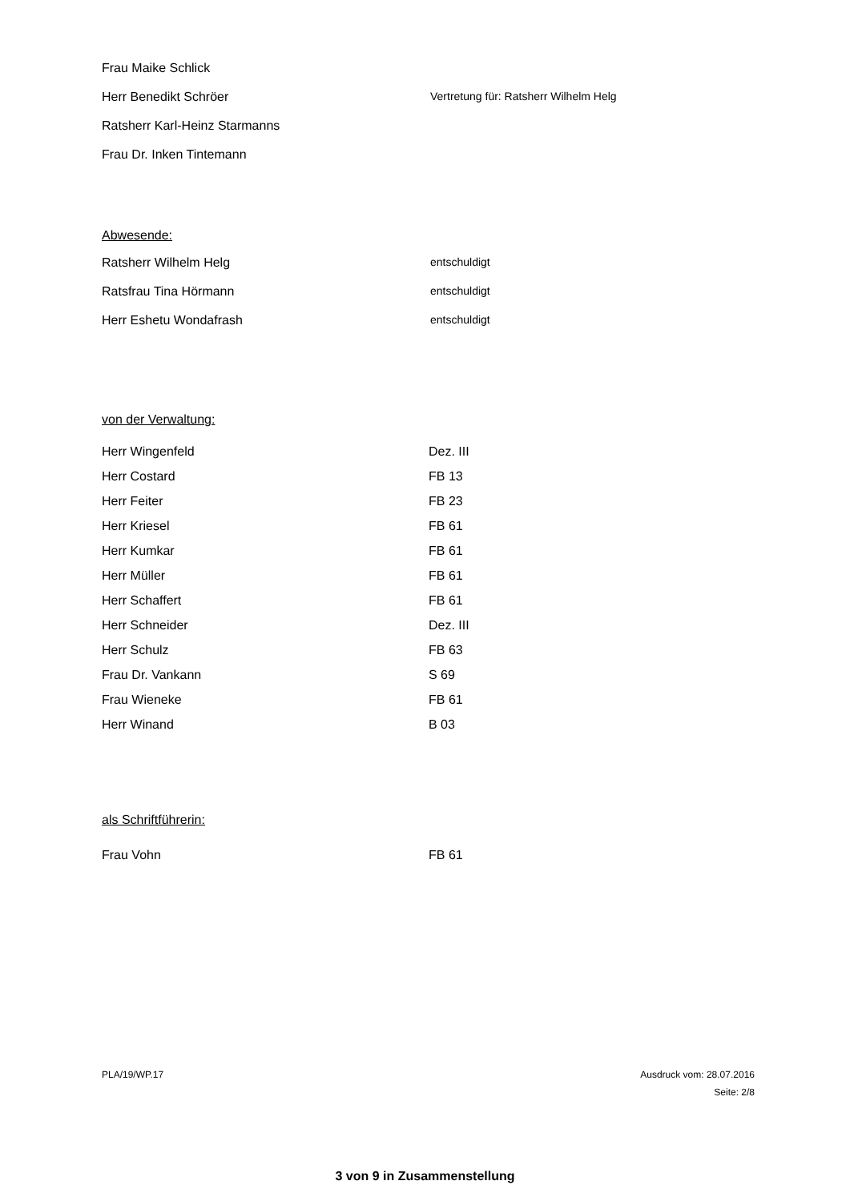Frau Maike Schlick
Herr Benedikt Schröer Vertretung für: Ratsherr Wilhelm Helg
Ratsherr Karl-Heinz Starmanns
Frau Dr. Inken Tintemann
Abwesende:
Ratsherr Wilhelm Helg entschuldigt
Ratsfrau Tina Hörmann entschuldigt
Herr Eshetu Wondafrash entschuldigt
von der Verwaltung:
Herr Wingenfeld Dez. III
Herr Costard FB 13
Herr Feiter FB 23
Herr Kriesel FB 61
Herr Kumkar FB 61
Herr Müller FB 61
Herr Schaffert FB 61
Herr Schneider Dez. III
Herr Schulz FB 63
Frau Dr. Vankann S 69
Frau Wieneke FB 61
Herr Winand B 03
als Schriftführerin:
Frau Vohn FB 61
PLA/19/WP.17 Ausdruck vom: 28.07.2016
Seite: 2/8
3 von 9 in Zusammenstellung